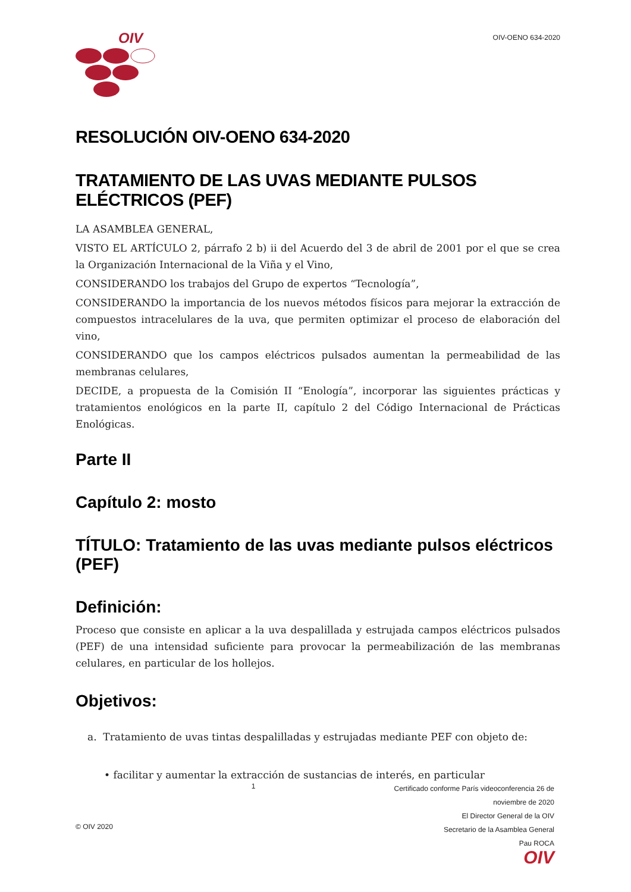OIV
OIV-OENO 634-2020
RESOLUCIÓN OIV-OENO 634-2020
TRATAMIENTO DE LAS UVAS MEDIANTE PULSOS ELÉCTRICOS (PEF)
LA ASAMBLEA GENERAL,
VISTO EL ARTÍCULO 2, párrafo 2 b) ii del Acuerdo del 3 de abril de 2001 por el que se crea la Organización Internacional de la Viña y el Vino,
CONSIDERANDO los trabajos del Grupo de expertos “Tecnología”,
CONSIDERANDO la importancia de los nuevos métodos físicos para mejorar la extracción de compuestos intracelulares de la uva, que permiten optimizar el proceso de elaboración del vino,
CONSIDERANDO que los campos eléctricos pulsados aumentan la permeabilidad de las membranas celulares,
DECIDE, a propuesta de la Comisión II “Enología”, incorporar las siguientes prácticas y tratamientos enológicos en la parte II, capítulo 2 del Código Internacional de Prácticas Enológicas.
Parte II
Capítulo 2: mosto
TÍTULO: Tratamiento de las uvas mediante pulsos eléctricos (PEF)
Definición:
Proceso que consiste en aplicar a la uva despalillada y estrujada campos eléctricos pulsados (PEF) de una intensidad suficiente para provocar la permeabilización de las membranas celulares, en particular de los hollejos.
Objetivos:
a. Tratamiento de uvas tintas despalilladas y estrujadas mediante PEF con objeto de:
• facilitar y aumentar la extracción de sustancias de interés, en particular
© OIV 2020
1
Certificado conforme París videoconferencia 26 de
noviembre de 2020
El Director General de la OIV
Secretario de la Asamblea General
Pau ROCA
OIV